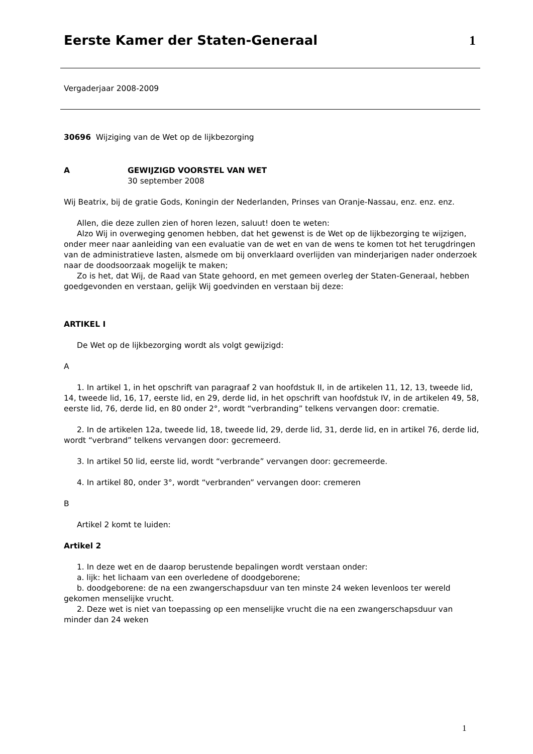Eerste Kamer der Staten-Generaal
1
Vergaderjaar 2008-2009
30696 Wijziging van de Wet op de lijkbezorging
A GEWIJZIGD VOORSTEL VAN WET
30 september 2008
Wij Beatrix, bij de gratie Gods, Koningin der Nederlanden, Prinses van Oranje-Nassau, enz. enz. enz.
Allen, die deze zullen zien of horen lezen, saluut! doen te weten:
Alzo Wij in overweging genomen hebben, dat het gewenst is de Wet op de lijkbezorging te wijzigen, onder meer naar aanleiding van een evaluatie van de wet en van de wens te komen tot het terugdringen van de administratieve lasten, alsmede om bij onverklaard overlijden van minderjarigen nader onderzoek naar de doodsoorzaak mogelijk te maken;
Zo is het, dat Wij, de Raad van State gehoord, en met gemeen overleg der Staten-Generaal, hebben goedgevonden en verstaan, gelijk Wij goedvinden en verstaan bij deze:
ARTIKEL I
De Wet op de lijkbezorging wordt als volgt gewijzigd:
A
1. In artikel 1, in het opschrift van paragraaf 2 van hoofdstuk II, in de artikelen 11, 12, 13, tweede lid, 14, tweede lid, 16, 17, eerste lid, en 29, derde lid, in het opschrift van hoofdstuk IV, in de artikelen 49, 58, eerste lid, 76, derde lid, en 80 onder 2°, wordt “verbranding” telkens vervangen door: crematie.
2. In de artikelen 12a, tweede lid, 18, tweede lid, 29, derde lid, 31, derde lid, en in artikel 76, derde lid, wordt “verbrand” telkens vervangen door: gecremeerd.
3. In artikel 50 lid, eerste lid, wordt “verbrande” vervangen door: gecremeerde.
4. In artikel 80, onder 3°, wordt “verbranden” vervangen door: cremeren
B
Artikel 2 komt te luiden:
Artikel 2
1. In deze wet en de daarop berustende bepalingen wordt verstaan onder:
a. lijk: het lichaam van een overledene of doodgeborene;
b. doodgeborene: de na een zwangerschapsduur van ten minste 24 weken levenloos ter wereld gekomen menselijke vrucht.
2. Deze wet is niet van toepassing op een menselijke vrucht die na een zwangerschapsduur van minder dan 24 weken
1